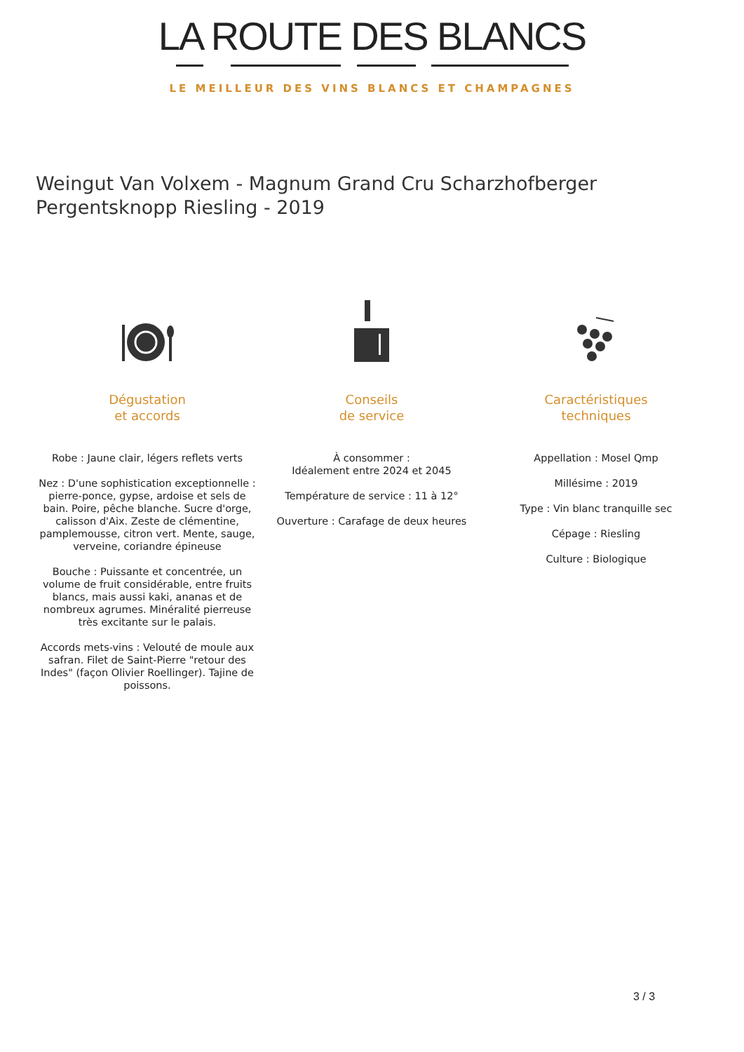LA ROUTE DES BLANCS
LE MEILLEUR DES VINS BLANCS ET CHAMPAGNES
Weingut Van Volxem - Magnum Grand Cru Scharzhofberger Pergentsknopp Riesling - 2019
Dégustation
et accords
Robe : Jaune clair, légers reflets verts
Nez : D'une sophistication exceptionnelle : pierre-ponce, gypse, ardoise et sels de bain. Poire, pêche blanche. Sucre d'orge, calisson d'Aix. Zeste de clémentine, pamplemousse, citron vert. Mente, sauge, verveine, coriandre épineuse
Bouche : Puissante et concentrée, un volume de fruit considérable, entre fruits blancs, mais aussi kaki, ananas et de nombreux agrumes. Minéralité pierreuse très excitante sur le palais.
Accords mets-vins : Velouté de moule aux safran. Filet de Saint-Pierre "retour des Indes" (façon Olivier Roellinger). Tajine de poissons.
Conseils
de service
À consommer :
Idéalement entre 2024 et 2045
Température de service : 11 à 12°
Ouverture : Carafage de deux heures
Caractéristiques
techniques
Appellation : Mosel Qmp
Millésime : 2019
Type : Vin blanc tranquille sec
Cépage : Riesling
Culture : Biologique
3 / 3